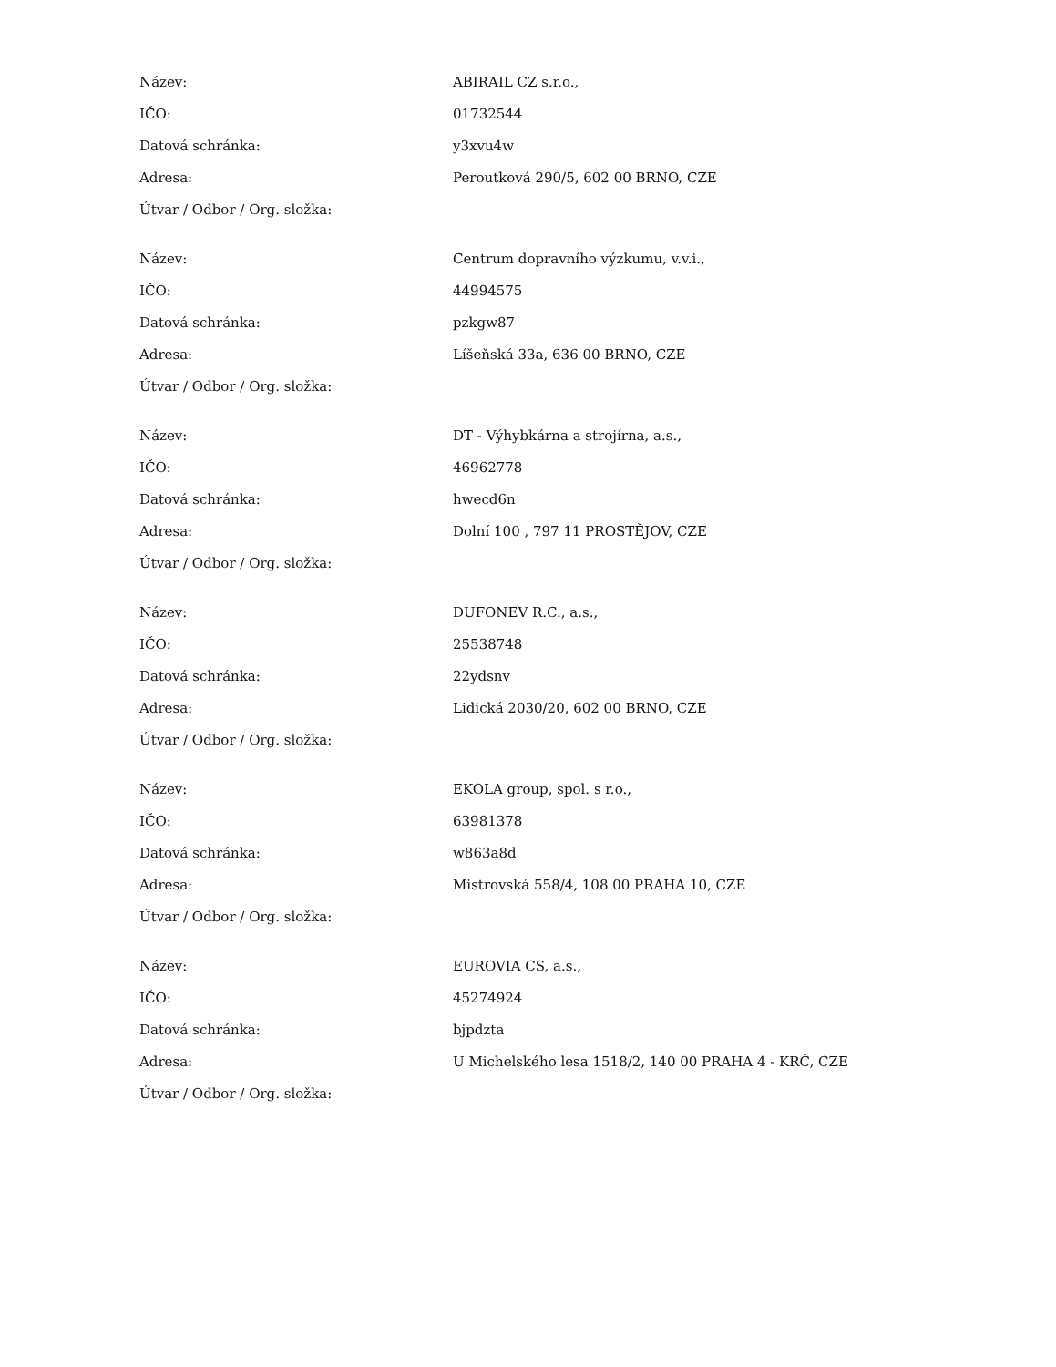| Název: | ABIRAIL CZ s.r.o., |
| IČO: | 01732544 |
| Datová schránka: | y3xvu4w |
| Adresa: | Peroutková 290/5, 602 00 BRNO, CZE |
| Útvar / Odbor / Org. složka: | |
| Název: | Centrum dopravního výzkumu, v.v.i., |
| IČO: | 44994575 |
| Datová schránka: | pzkgw87 |
| Adresa: | Líšeňská 33a, 636 00 BRNO, CZE |
| Útvar / Odbor / Org. složka: | |
| Název: | DT - Výhybkárna a strojírna, a.s., |
| IČO: | 46962778 |
| Datová schránka: | hwecd6n |
| Adresa: | Dolní 100 , 797 11 PROSTĚJOV, CZE |
| Útvar / Odbor / Org. složka: | |
| Název: | DUFONEV R.C., a.s., |
| IČO: | 25538748 |
| Datová schránka: | 22ydsnv |
| Adresa: | Lidická 2030/20, 602 00 BRNO, CZE |
| Útvar / Odbor / Org. složka: | |
| Název: | EKOLA group, spol. s r.o., |
| IČO: | 63981378 |
| Datová schránka: | w863a8d |
| Adresa: | Mistrovská 558/4, 108 00 PRAHA 10, CZE |
| Útvar / Odbor / Org. složka: | |
| Název: | EUROVIA CS, a.s., |
| IČO: | 45274924 |
| Datová schránka: | bjpdzta |
| Adresa: | U Michelského lesa 1518/2, 140 00 PRAHA 4 - KRČ, CZE |
| Útvar / Odbor / Org. složka: | |